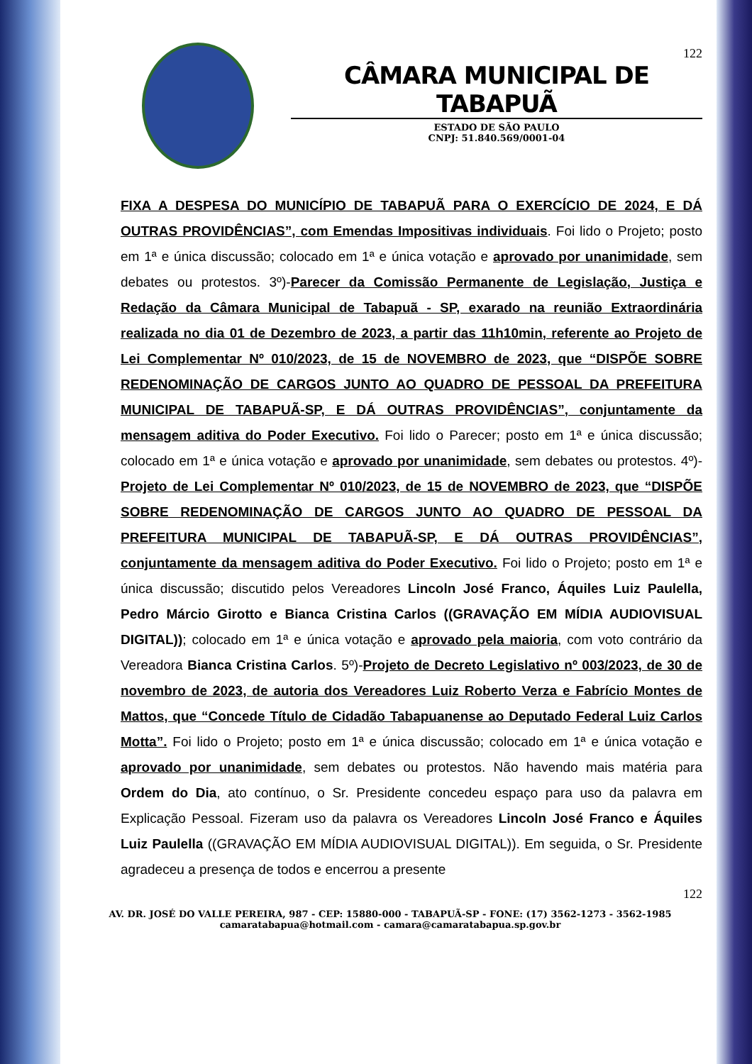122
CÂMARA MUNICIPAL DE TABAPUÃ
ESTADO DE SÃO PAULO
CNPJ: 51.840.569/0001-04
FIXA A DESPESA DO MUNICÍPIO DE TABAPUÃ PARA O EXERCÍCIO DE 2024, E DÁ OUTRAS PROVIDÊNCIAS”, com Emendas Impositivas individuais. Foi lido o Projeto; posto em 1ª e única discussão; colocado em 1ª e única votação e aprovado por unanimidade, sem debates ou protestos. 3º)-Parecer da Comissão Permanente de Legislação, Justiça e Redação da Câmara Municipal de Tabapuã - SP, exarado na reunião Extraordinária realizada no dia 01 de Dezembro de 2023, a partir das 11h10min, referente ao Projeto de Lei Complementar Nº 010/2023, de 15 de NOVEMBRO de 2023, que “DISPÕE SOBRE REDENOMINAÇÃO DE CARGOS JUNTO AO QUADRO DE PESSOAL DA PREFEITURA MUNICIPAL DE TABAPUÃ-SP, E DÁ OUTRAS PROVIDÊNCIAS”, conjuntamente da mensagem aditiva do Poder Executivo. Foi lido o Parecer; posto em 1ª e única discussão; colocado em 1ª e única votação e aprovado por unanimidade, sem debates ou protestos. 4º)- Projeto de Lei Complementar Nº 010/2023, de 15 de NOVEMBRO de 2023, que “DISPÕE SOBRE REDENOMINAÇÃO DE CARGOS JUNTO AO QUADRO DE PESSOAL DA PREFEITURA MUNICIPAL DE TABAPUÃ-SP, E DÁ OUTRAS PROVIDÊNCIAS”, conjuntamente da mensagem aditiva do Poder Executivo. Foi lido o Projeto; posto em 1ª e única discussão; discutido pelos Vereadores Lincoln José Franco, Áquiles Luiz Paulella, Pedro Márcio Girotto e Bianca Cristina Carlos ((GRAVAÇÃO EM MÍDIA AUDIOVISUAL DIGITAL)); colocado em 1ª e única votação e aprovado pela maioria, com voto contrário da Vereadora Bianca Cristina Carlos. 5º)-Projeto de Decreto Legislativo nº 003/2023, de 30 de novembro de 2023, de autoria dos Vereadores Luiz Roberto Verza e Fabrício Montes de Mattos, que “Concede Título de Cidadão Tabapuanense ao Deputado Federal Luiz Carlos Motta”. Foi lido o Projeto; posto em 1ª e única discussão; colocado em 1ª e única votação e aprovado por unanimidade, sem debates ou protestos. Não havendo mais matéria para Ordem do Dia, ato contínuo, o Sr. Presidente concedeu espaço para uso da palavra em Explicação Pessoal. Fizeram uso da palavra os Vereadores Lincoln José Franco e Áquiles Luiz Paulella ((GRAVAÇÃO EM MÍDIA AUDIOVISUAL DIGITAL)). Em seguida, o Sr. Presidente agradeceu a presença de todos e encerrou a presente
122
AV. DR. JOSÉ DO VALLE PEREIRA, 987 - CEP: 15880-000 - TABAPUÃ-SP - FONE: (17) 3562-1273 - 3562-1985
camaratabapua@hotmail.com - camara@camaratabapua.sp.gov.br